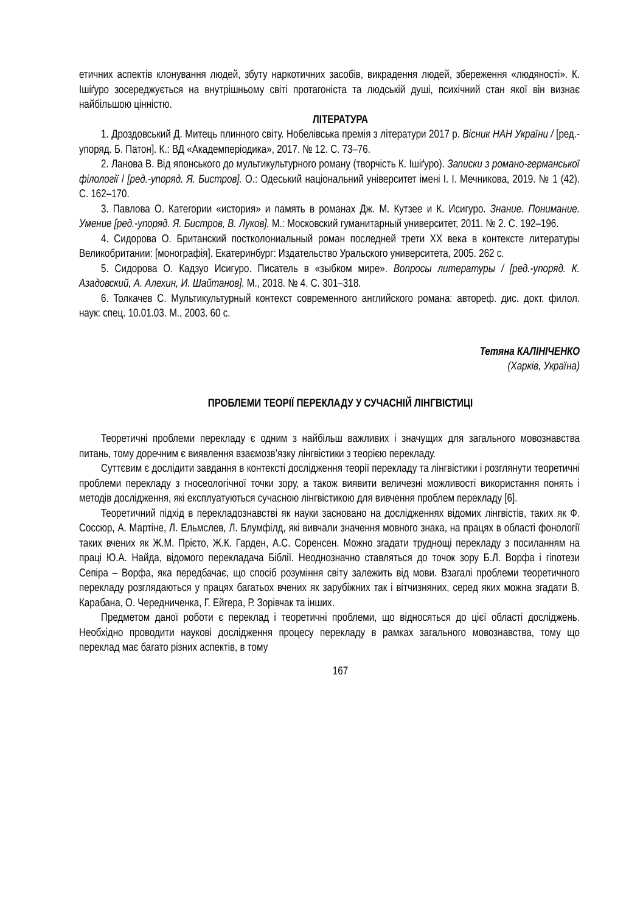етичних аспектів клонування людей, збуту наркотичних засобів, викрадення людей, збереження «людяності». К. Ішіґуро зосереджується на внутрішньому світі протагоніста та людській душі, психічний стан якої він визнає найбільшою цінністю.
ЛІТЕРАТУРА
1. Дроздовський Д. Митець плинного світу. Нобелівська премія з літератури 2017 р. Вісник НАН України / [ред.-упоряд. Б. Патон]. К.: ВД «Академперіодика», 2017. № 12. С. 73–76.
2. Ланова В. Від японського до мультикультурного роману (творчість К. Ішіґуро). Записки з романо-германської філології / [ред.-упоряд. Я. Бистров]. О.: Одеський національний університет імені І. І. Мечникова, 2019. № 1 (42). С. 162–170.
3. Павлова О. Категории «история» и память в романах Дж. М. Кутзее и К. Исигуро. Знание. Понимание. Умение [ред.-упоряд. Я. Бистров, В. Луков]. М.: Московский гуманитарный университет, 2011. № 2. С. 192–196.
4. Сидорова О. Британский постколониальный роман последней трети ХХ века в контексте литературы Великобритании: [монографія]. Екатеринбург: Издательство Уральского университета, 2005. 262 с.
5. Сидорова О. Кадзуо Исигуро. Писатель в «зыбком мире». Вопросы литературы / [ред.-упоряд. К. Азадовский, А. Алехин, И. Шайтанов]. М., 2018. № 4. С. 301–318.
6. Толкачев С. Мультикультурный контекст современного английского романа: автореф. дис. докт. филол. наук: спец. 10.01.03. М., 2003. 60 с.
Тетяна КАЛІНІЧЕНКО
(Харків, Україна)
ПРОБЛЕМИ ТЕОРІЇ ПЕРЕКЛАДУ У СУЧАСНІЙ ЛІНГВІСТИЦІ
Теоретичні проблеми перекладу є одним з найбільш важливих і значущих для загального мовознавства питань, тому доречним є виявлення взаємозв’язку лінгвістики з теорією перекладу.
Суттєвим є дослідити завдання в контексті дослідження теорії перекладу та лінгвістики і розглянути теоретичні проблеми перекладу з гносеологічної точки зору, а також виявити величезні можливості використання понять і методів дослідження, які експлуатуються сучасною лінгвістикою для вивчення проблем перекладу [6].
Теоретичний підхід в перекладознавстві як науки засновано на дослідженнях відомих лінгвістів, таких як Ф. Соссюр, А. Мартіне, Л. Ельмслев, Л. Блумфілд, які вивчали значення мовного знака, на працях в області фонології таких вчених як Ж.М. Прієто, Ж.К. Гарден, А.С. Соренсен. Можно згадати труднощі перекладу з посиланням на праці Ю.А. Найда, відомого перекладача Біблії. Неоднозначно ставляться до точок зору Б.Л. Ворфа і гіпотези Сепіра – Ворфа, яка передбачає, що спосіб розуміння світу залежить від мови. Взагалі проблеми теоретичного перекладу розглядаються у працях багатьох вчених як зарубіжних так і вітчизняних, серед яких можна згадати В. Карабана, О. Чередниченка, Г. Ейгера, Р. Зорівчак та інших.
Предметом даної роботи є переклад і теоретичні проблеми, що відносяться до цієї області досліджень. Необхідно проводити наукові дослідження процесу перекладу в рамках загального мовознавства, тому що переклад має багато різних аспектів, в тому
167